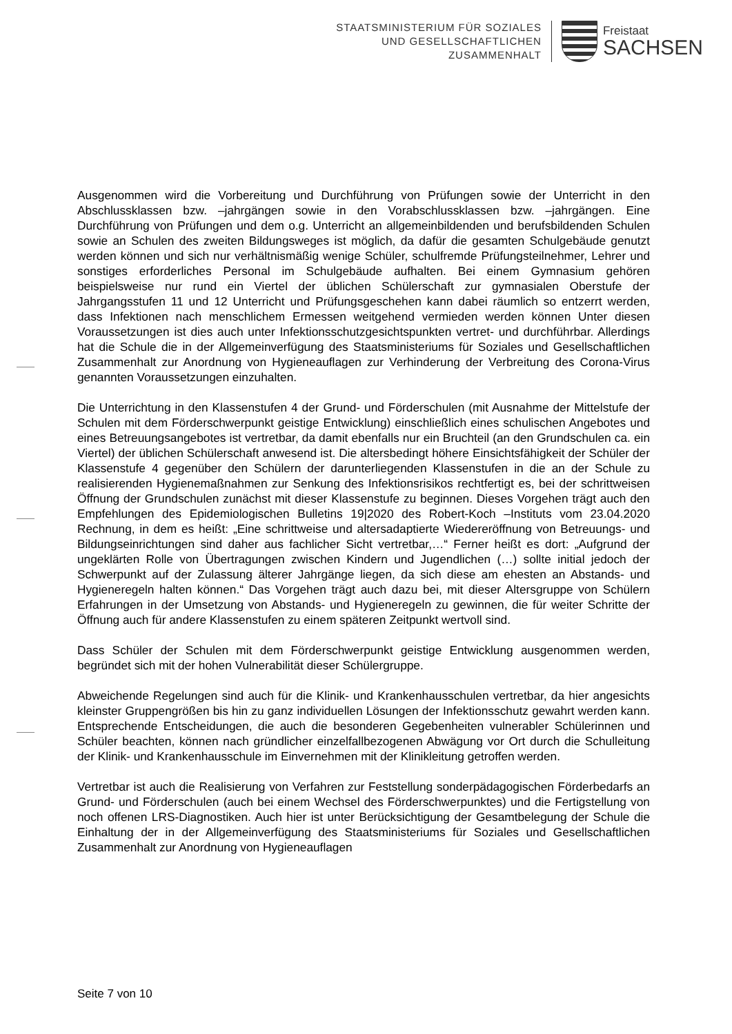STAATSMINISTERIUM FÜR SOZIALES
UND GESELLSCHAFTLICHEN
ZUSAMMENHALT
Freistaat
SACHSEN
Ausgenommen wird die Vorbereitung und Durchführung von Prüfungen sowie der Unterricht in den Abschlussklassen bzw. –jahrgängen sowie in den Vorabschlussklassen bzw. –jahrgängen. Eine Durchführung von Prüfungen und dem o.g. Unterricht an allgemeinbildenden und berufsbildenden Schulen sowie an Schulen des zweiten Bildungsweges ist möglich, da dafür die gesamten Schulgebäude genutzt werden können und sich nur verhältnismäßig wenige Schüler, schulfremde Prüfungsteilnehmer, Lehrer und sonstiges erforderliches Personal im Schulgebäude aufhalten. Bei einem Gymnasium gehören beispielsweise nur rund ein Viertel der üblichen Schülerschaft zur gymnasialen Oberstufe der Jahrgangsstufen 11 und 12 Unterricht und Prüfungsgeschehen kann dabei räumlich so entzerrt werden, dass Infektionen nach menschlichem Ermessen weitgehend vermieden werden können Unter diesen Voraussetzungen ist dies auch unter Infektionsschutzgesichtspunkten vertret- und durchführbar. Allerdings hat die Schule die in der Allgemeinverfügung des Staatsministeriums für Soziales und Gesellschaftlichen Zusammenhalt zur Anordnung von Hygieneauflagen zur Verhinderung der Verbreitung des Corona-Virus genannten Voraussetzungen einzuhalten.
Die Unterrichtung in den Klassenstufen 4 der Grund- und Förderschulen (mit Ausnahme der Mittelstufe der Schulen mit dem Förderschwerpunkt geistige Entwicklung) einschließlich eines schulischen Angebotes und eines Betreuungsangebotes ist vertretbar, da damit ebenfalls nur ein Bruchteil (an den Grundschulen ca. ein Viertel) der üblichen Schülerschaft anwesend ist. Die altersbedingt höhere Einsichtsfähigkeit der Schüler der Klassenstufe 4 gegenüber den Schülern der darunterliegenden Klassenstufen in die an der Schule zu realisierenden Hygienemaßnahmen zur Senkung des Infektionsrisikos rechtfertigt es, bei der schrittweisen Öffnung der Grundschulen zunächst mit dieser Klassenstufe zu beginnen. Dieses Vorgehen trägt auch den Empfehlungen des Epidemiologischen Bulletins 19|2020 des Robert-Koch –Instituts vom 23.04.2020 Rechnung, in dem es heißt: „Eine schrittweise und altersadaptierte Wiedereröffnung von Betreuungs- und Bildungseinrichtungen sind daher aus fachlicher Sicht vertretbar,…“ Ferner heißt es dort: „Aufgrund der ungeklärten Rolle von Übertragungen zwischen Kindern und Jugendlichen (…) sollte initial jedoch der Schwerpunkt auf der Zulassung älterer Jahrgänge liegen, da sich diese am ehesten an Abstands- und Hygieneregeln halten können.“ Das Vorgehen trägt auch dazu bei, mit dieser Altersgruppe von Schülern Erfahrungen in der Umsetzung von Abstands- und Hygieneregeln zu gewinnen, die für weiter Schritte der Öffnung auch für andere Klassenstufen zu einem späteren Zeitpunkt wertvoll sind.
Dass Schüler der Schulen mit dem Förderschwerpunkt geistige Entwicklung ausgenommen werden, begründet sich mit der hohen Vulnerabilität dieser Schülergruppe.
Abweichende Regelungen sind auch für die Klinik- und Krankenhausschulen vertretbar, da hier angesichts kleinster Gruppengrößen bis hin zu ganz individuellen Lösungen der Infektionsschutz gewahrt werden kann. Entsprechende Entscheidungen, die auch die besonderen Gegebenheiten vulnerabler Schülerinnen und Schüler beachten, können nach gründlicher einzelfallbezogenen Abwägung vor Ort durch die Schulleitung der Klinik- und Krankenhausschule im Einvernehmen mit der Klinikleitung getroffen werden.
Vertretbar ist auch die Realisierung von Verfahren zur Feststellung sonderpädagogischen Förderbedarfs an Grund- und Förderschulen (auch bei einem Wechsel des Förderschwerpunktes) und die Fertigstellung von noch offenen LRS-Diagnostiken. Auch hier ist unter Berücksichtigung der Gesamtbelegung der Schule die Einhaltung der in der Allgemeinverfügung des Staatsministeriums für Soziales und Gesellschaftlichen Zusammenhalt zur Anordnung von Hygieneauflagen
Seite 7 von 10